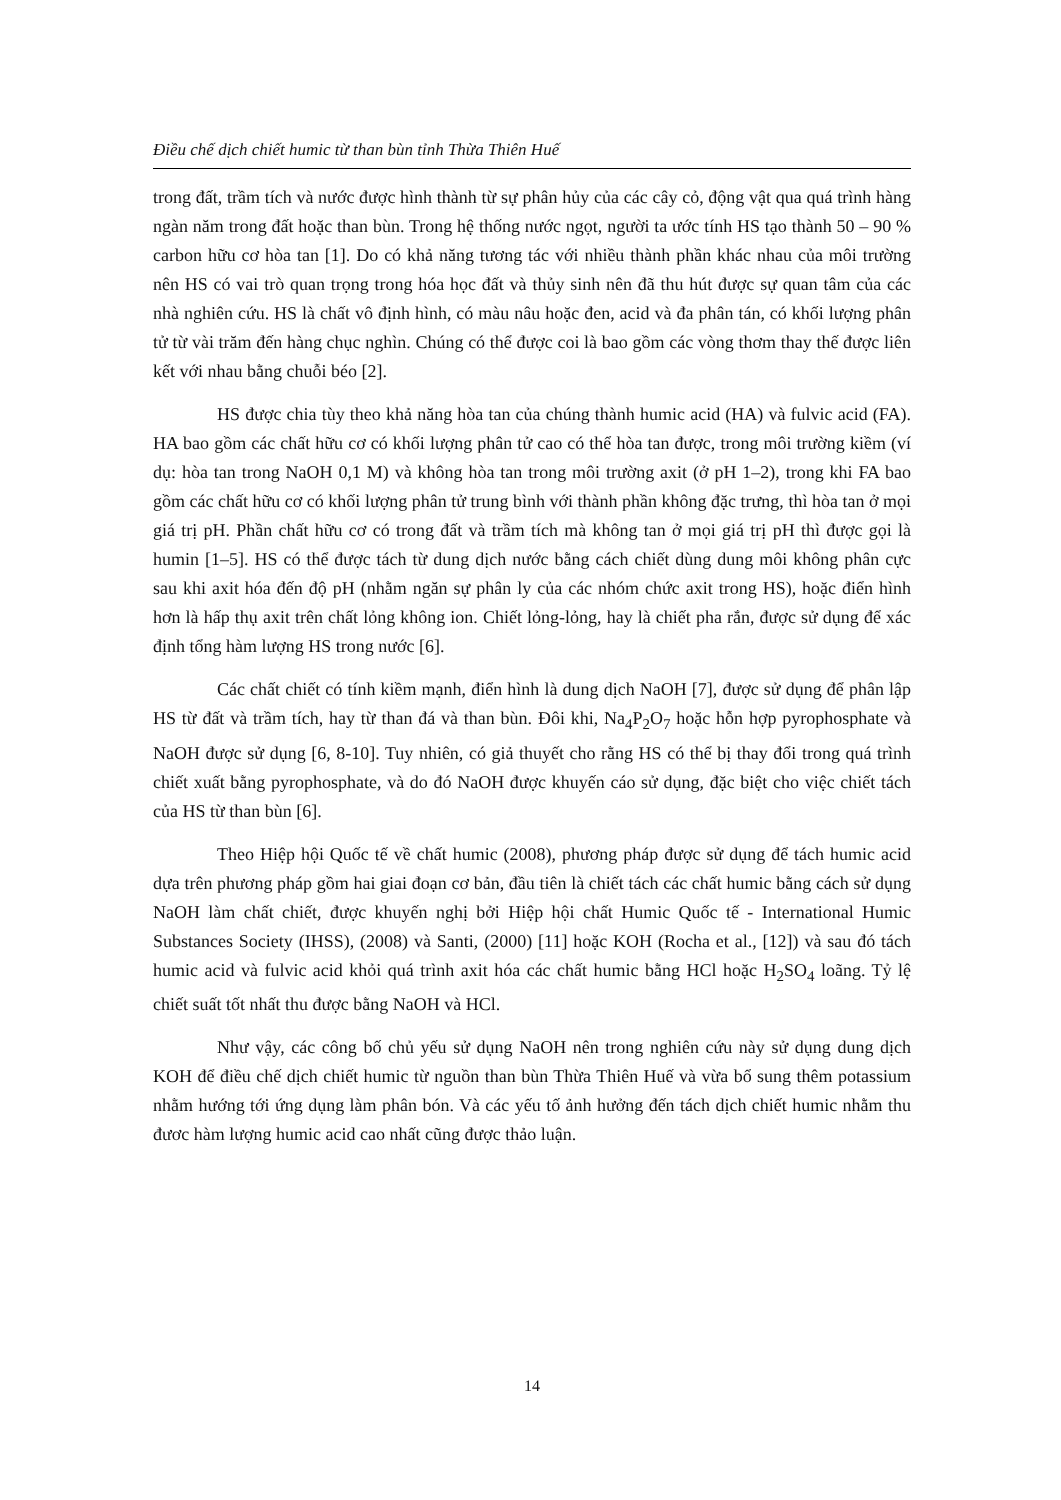Điều chế dịch chiết humic từ than bùn tỉnh Thừa Thiên Huế
trong đất, trầm tích và nước được hình thành từ sự phân hủy của các cây cỏ, động vật qua quá trình hàng ngàn năm trong đất hoặc than bùn. Trong hệ thống nước ngọt, người ta ước tính HS tạo thành 50 – 90 % carbon hữu cơ hòa tan [1]. Do có khả năng tương tác với nhiều thành phần khác nhau của môi trường nên HS có vai trò quan trọng trong hóa học đất và thủy sinh nên đã thu hút được sự quan tâm của các nhà nghiên cứu. HS là chất vô định hình, có màu nâu hoặc đen, acid và đa phân tán, có khối lượng phân tử từ vài trăm đến hàng chục nghìn. Chúng có thể được coi là bao gồm các vòng thơm thay thế được liên kết với nhau bằng chuỗi béo [2].
HS được chia tùy theo khả năng hòa tan của chúng thành humic acid (HA) và fulvic acid (FA). HA bao gồm các chất hữu cơ có khối lượng phân tử cao có thể hòa tan được, trong môi trường kiềm (ví dụ: hòa tan trong NaOH 0,1 M) và không hòa tan trong môi trường axit (ở pH 1–2), trong khi FA bao gồm các chất hữu cơ có khối lượng phân tử trung bình với thành phần không đặc trưng, thì hòa tan ở mọi giá trị pH. Phần chất hữu cơ có trong đất và trầm tích mà không tan ở mọi giá trị pH thì được gọi là humin [1–5]. HS có thể được tách từ dung dịch nước bằng cách chiết dùng dung môi không phân cực sau khi axit hóa đến độ pH (nhằm ngăn sự phân ly của các nhóm chức axit trong HS), hoặc điển hình hơn là hấp thụ axit trên chất lỏng không ion. Chiết lỏng-lỏng, hay là chiết pha rắn, được sử dụng để xác định tổng hàm lượng HS trong nước [6].
Các chất chiết có tính kiềm mạnh, điển hình là dung dịch NaOH [7], được sử dụng để phân lập HS từ đất và trầm tích, hay từ than đá và than bùn. Đôi khi, Na<sub>4</sub>P<sub>2</sub>O<sub>7</sub> hoặc hỗn hợp pyrophosphate và NaOH được sử dụng [6, 8-10]. Tuy nhiên, có giả thuyết cho rằng HS có thể bị thay đổi trong quá trình chiết xuất bằng pyrophosphate, và do đó NaOH được khuyến cáo sử dụng, đặc biệt cho việc chiết tách của HS từ than bùn [6].
Theo Hiệp hội Quốc tế về chất humic (2008), phương pháp được sử dụng để tách humic acid dựa trên phương pháp gồm hai giai đoạn cơ bản, đầu tiên là chiết tách các chất humic bằng cách sử dụng NaOH làm chất chiết, được khuyến nghị bởi Hiệp hội chất Humic Quốc tế - International Humic Substances Society (IHSS), (2008) và Santi, (2000) [11] hoặc KOH (Rocha et al., [12]) và sau đó tách humic acid và fulvic acid khỏi quá trình axit hóa các chất humic bằng HCl hoặc H<sub>2</sub>SO<sub>4</sub> loãng. Tỷ lệ chiết suất tốt nhất thu được bằng NaOH và HCl.
Như vậy, các công bố chủ yếu sử dụng NaOH nên trong nghiên cứu này sử dụng dung dịch KOH để điều chế dịch chiết humic từ nguồn than bùn Thừa Thiên Huế và vừa bổ sung thêm potassium nhằm hướng tới ứng dụng làm phân bón. Và các yếu tố ảnh hưởng đến tách dịch chiết humic nhằm thu đươc hàm lượng humic acid cao nhất cũng được thảo luận.
14